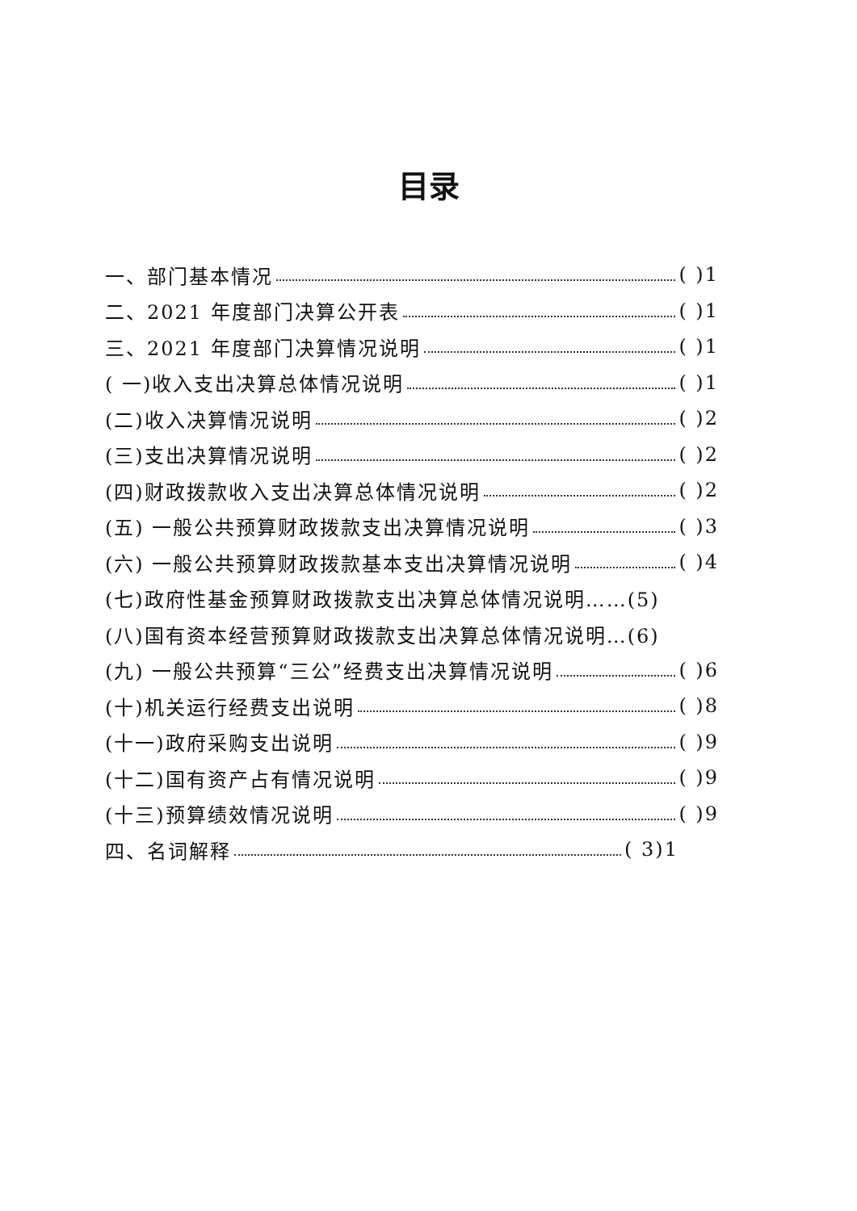目录
一、部门基本情况 ( )1
二、2021 年度部门决算公开表 ( )1
三、2021 年度部门决算情况说明 ( )1
( 一)收入支出决算总体情况说明 ( )1
(二)收入决算情况说明 ( )2
(三)支出决算情况说明 ( )2
(四)财政拨款收入支出决算总体情况说明 ( )2
(五) 一般公共预算财政拨款支出决算情况说明 ( )3
(六) 一般公共预算财政拨款基本支出决算情况说明 ( )4
(七)政府性基金预算财政拨款支出决算总体情况说明……(5)
(八)国有资本经营预算财政拨款支出决算总体情况说明…(6)
(九) 一般公共预算“三公”经费支出决算情况说明 ( )6
(十)机关运行经费支出说明 ( )8
(十一)政府采购支出说明 ( )9
(十二)国有资产占有情况说明 ( )9
(十三)预算绩效情况说明 ( )9
四、名词解释 ( 3)1